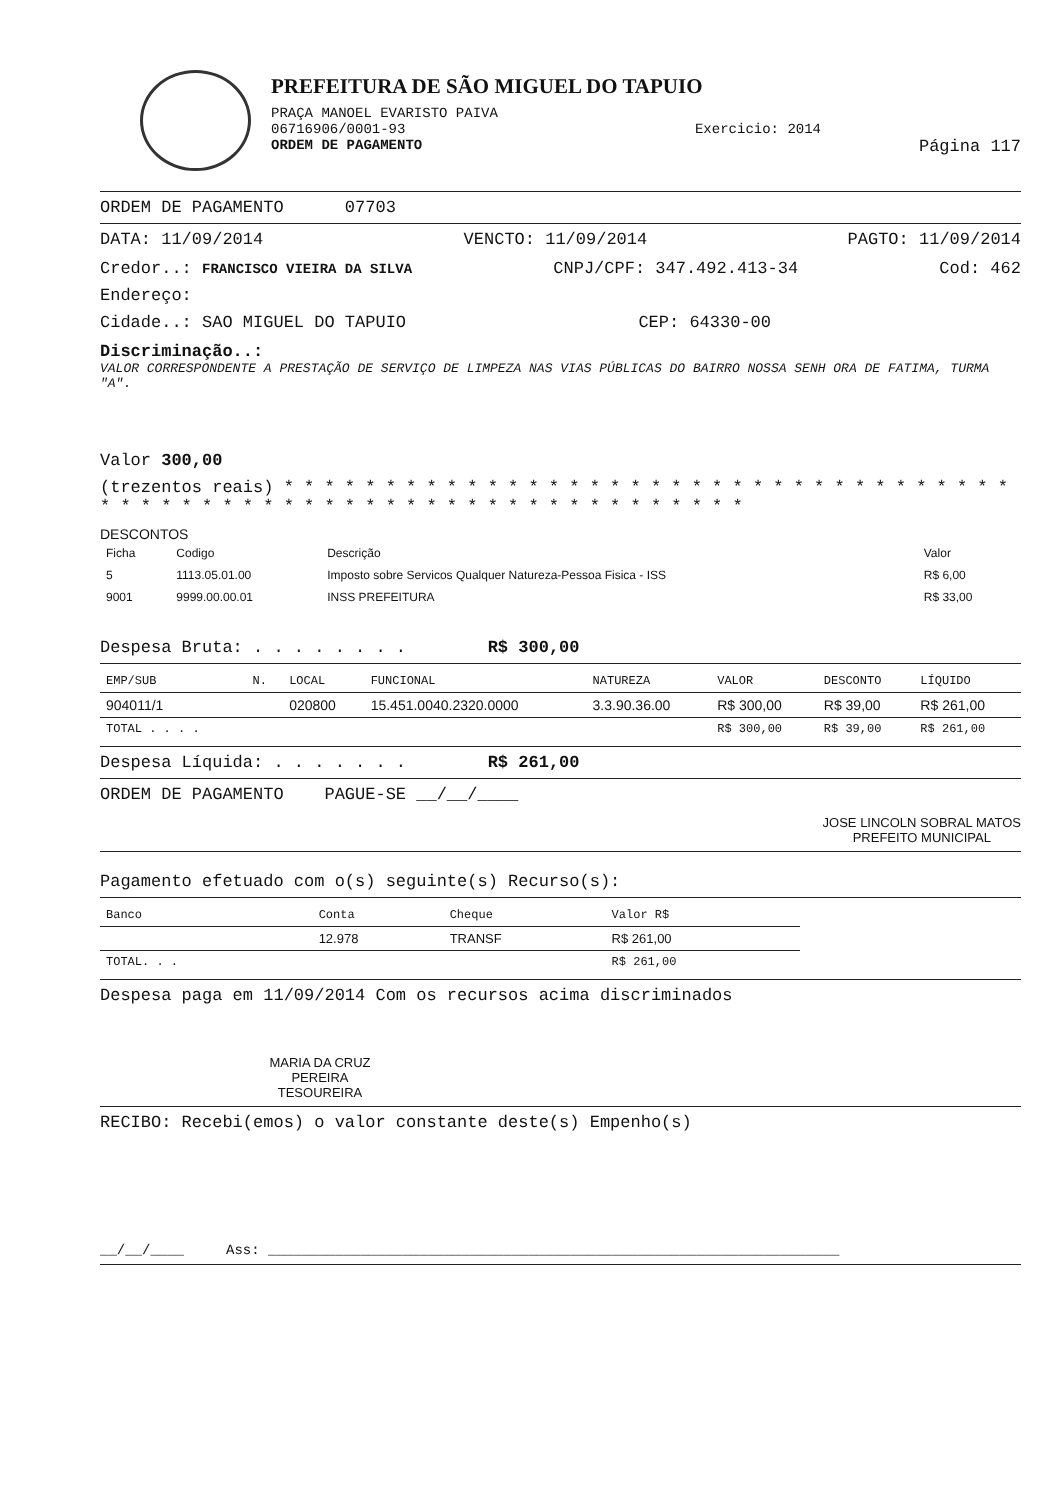PREFEITURA DE SÃO MIGUEL DO TAPUIO
PRAÇA MANOEL EVARISTO PAIVA
06716906/0001-93 Exercicio: 2014
ORDEM DE PAGAMENTO Página 117
ORDEM DE PAGAMENTO 07703
DATA: 11/09/2014 VENCTO: 11/09/2014 PAGTO: 11/09/2014
Credor..: FRANCISCO VIEIRA DA SILVA CNPJ/CPF: 347.492.413-34 Cod: 462
Endereço:
Cidade..: SAO MIGUEL DO TAPUIO CEP: 64330-00
Discriminação..:
VALOR CORRESPONDENTE A PRESTAÇÃO DE SERVIÇO DE LIMPEZA NAS VIAS PÚBLICAS DO BAIRRO NOSSA SENH ORA DE FATIMA, TURMA "A".
Valor 300,00
(trezentos reais) * * * * * * * * * * * * * * * * * * * * * * * * * * * * * * * * * * * * * * * * * * * * * * * * * * * * * * * * * * * * * * * * * * * *
DESCONTOS
| Ficha | Codigo | Descrição | Valor |
| --- | --- | --- | --- |
| 5 | 1113.05.01.00 | Imposto sobre Servicos Qualquer Natureza-Pessoa Fisica - ISS | R$ 6,00 |
| 9001 | 9999.00.00.01 | INSS PREFEITURA | R$ 33,00 |
Despesa Bruta: . . . . . . . . R$ 300,00
| EMP/SUB | N. | LOCAL | FUNCIONAL | NATUREZA | VALOR | DESCONTO | LÍQUIDO |
| --- | --- | --- | --- | --- | --- | --- | --- |
| 904011/1 | | 020800 | 15.451.0040.2320.0000 | 3.3.90.36.00 | R$ 300,00 | R$ 39,00 | R$ 261,00 |
| TOTAL . . . . | | | | | R$ 300,00 | R$ 39,00 | R$ 261,00 |
Despesa Líquida: . . . . . . . R$ 261,00
ORDEM DE PAGAMENTO PAGUE-SE __/__/____ JOSE LINCOLN SOBRAL MATOS
PREFEITO MUNICIPAL
Pagamento efetuado com o(s) seguinte(s) Recurso(s):
| Banco | Conta | Cheque | Valor R$ |
| --- | --- | --- | --- |
| | 12.978 | TRANSF | R$ 261,00 |
| TOTAL. . . | | | R$ 261,00 |
Despesa paga em 11/09/2014 Com os recursos acima discriminados
MARIA DA CRUZ PEREIRA
TESOUREIRA
RECIBO: Recebi(emos) o valor constante deste(s) Empenho(s)
__/__/____ Ass: ____________________________________________________________________